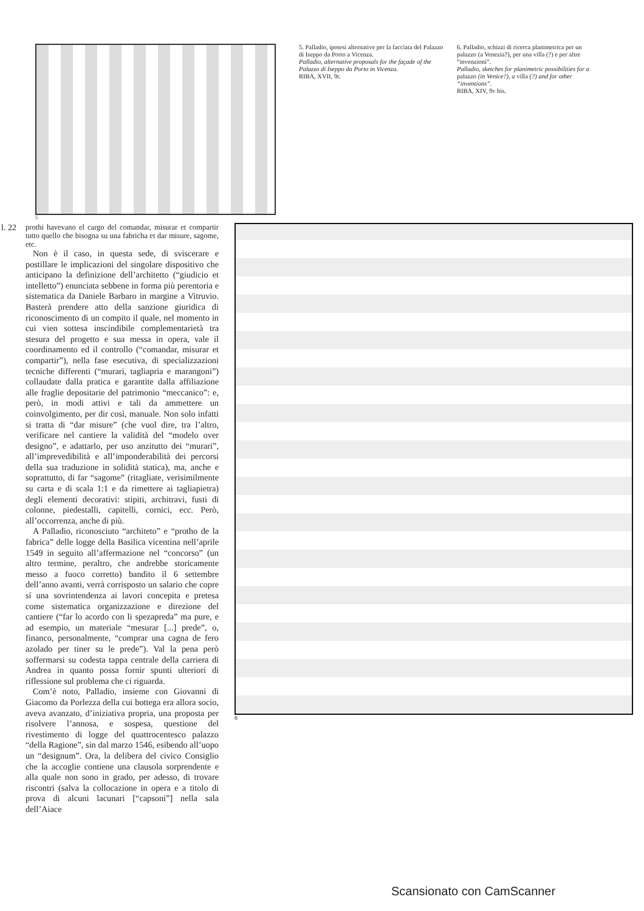5. Palladio, ipotesi alternative per la facciata del Palazzo di Iseppo da Porto a Vicenza.
Palladio, alternative proposals for the façade of the Palazzo di Iseppo da Porto in Vicenza.
RIBA, XVII, 9r.
6. Palladio, schizzi di ricerca planimetrica per un palazzo (a Venezia?), per una villa (?) e per altre “invenzioni”.
Palladio, sketches for planimetric possibilities for a palazzo (in Venice?), a villa (?) and for other “inventions”.
RIBA, XIV, 9v bis.
5
l. 22
prothi havevano el cargo del comandar, misurar et compartir tutto quello che bisogna su una fabricha et dar misure, sagome, etc.
Non è il caso, in questa sede, di sviscerare e postillare le implicazioni del singolare dispositivo che anticipano la definizione dell’architetto (“giudicio et intelletto”) enunciata sebbene in forma più perentoria e sistematica da Daniele Barbaro in margine a Vitruvio. Basterà prendere atto della sanzione giuridica di riconoscimento di un compito il quale, nel momento in cui vien sottesa inscindibile complementarietà tra stesura del progetto e sua messa in opera, vale il coordinamento ed il controllo (“comandar, misurar et compartir”), nella fase esecutiva, di specializzazioni tecniche differenti (“murari, tagliapria e marangoni”) collaudate dalla pratica e garantite dalla affiliazione alle fraglie depositarie del patrimonio “meccanico”: e, però, in modi attivi e tali da ammettere un coinvolgimento, per dir così, manuale. Non solo infatti si tratta di “dar misure” (che vuol dire, tra l’altro, verificare nel cantiere la validità del “modelo over designo”, e adattarlo, per uso anzitutto dei “murari”, all’imprevedibilità e all’imponderabilità dei percorsi della sua traduzione in solidità statica), ma, anche e soprattutto, di far “sagome” (ritagliate, verisimilmente su carta e di scala 1:1 e da rimettere ai tagliapietra) degli elementi decorativi: stipiti, architravi, fusti di colonne, piedestalli, capitelli, cornici, ecc. Però, all’occorrenza, anche di più.
A Palladio, riconosciuto “architeto” e “protho de la fabrica” delle logge della Basilica vicentina nell’aprile 1549 in seguito all’affermazione nel “concorso” (un altro termine, peraltro, che andrebbe storicamente messo a fuoco corretto) bandito il 6 settembre dell’anno avanti, verrà corrisposto un salario che copre sí una sovrintendenza ai lavori concepita e pretesa come sistematica organizzazione e direzione del cantiere (“far lo acordo con li spezapreda” ma pure, e ad esempio, un materiale “mesurar [...] prede”, o, financo, personalmente, “comprar una cagna de fero azolado per tiner su le prede”). Val la pena però soffermarsi su codesta tappa centrale della carriera di Andrea in quanto possa fornir spunti ulteriori di riflessione sul problema che ci riguarda.
Com’è noto, Palladio, insieme con Giovanni di Giacomo da Porlezza della cui bottega era allora socio, aveva avanzato, d’iniziativa propria, una proposta per risolvere l’annosa, e sospesa, questione del rivestimento di logge del quattrocentesco palazzo “della Ragione”, sin dal marzo 1546, esibendo all’uopo un “designum”. Ora, la delibera del civico Consiglio che la accoglie contiene una clausola sorprendente e alla quale non sono in grado, per adesso, di trovare riscontri (salva la collocazione in opera e a titolo di prova di alcuni lacunari [“capsoni”] nella sala dell’Aiace
6
Scansionato con CamScanner